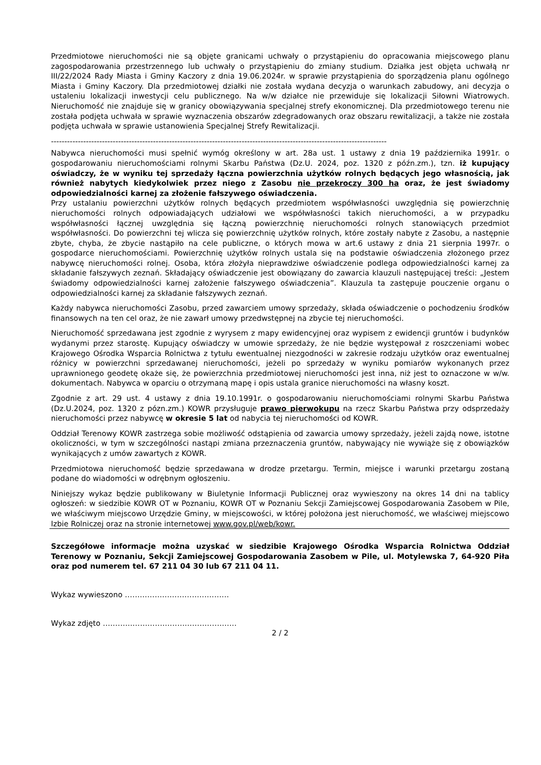Przedmiotowe nieruchomości nie są objęte granicami uchwały o przystąpieniu do opracowania miejscowego planu zagospodarowania przestrzennego lub uchwały o przystąpieniu do zmiany studium. Działka jest objęta uchwałą nr III/22/2024 Rady Miasta i Gminy Kaczory z dnia 19.06.2024r. w sprawie przystąpienia do sporządzenia planu ogólnego Miasta i Gminy Kaczory. Dla przedmiotowej działki nie została wydana decyzja o warunkach zabudowy, ani decyzja o ustaleniu lokalizacji inwestycji celu publicznego. Na w/w działce nie przewiduje się lokalizacji Siłowni Wiatrowych. Nieruchomość nie znajduje się w granicy obowiązywania specjalnej strefy ekonomicznej. Dla przedmiotowego terenu nie została podjęta uchwała w sprawie wyznaczenia obszarów zdegradowanych oraz obszaru rewitalizacji, a także nie została podjęta uchwała w sprawie ustanowienia Specjalnej Strefy Rewitalizacji.
-----------------------------------------------------------------------------------------------------------------------------
Nabywca nieruchomości musi spełnić wymóg określony w art. 28a ust. 1 ustawy z dnia 19 października 1991r. o gospodarowaniu nieruchomościami rolnymi Skarbu Państwa (Dz.U. 2024, poz. 1320 z późn.zm.), tzn. iż kupujący oświadczy, że w wyniku tej sprzedaży łączna powierzchnia użytków rolnych będących jego własnością, jak również nabytych kiedykolwiek przez niego z Zasobu nie przekroczy 300 ha oraz, że jest świadomy odpowiedzialności karnej za złożenie fałszywego oświadczenia.
Przy ustalaniu powierzchni użytków rolnych będących przedmiotem współwłasności uwzględnia się powierzchnię nieruchomości rolnych odpowiadających udziałowi we współwłasności takich nieruchomości, a w przypadku współwłasności łącznej uwzględnia się łączną powierzchnię nieruchomości rolnych stanowiących przedmiot współwłasności. Do powierzchni tej wlicza się powierzchnię użytków rolnych, które zostały nabyte z Zasobu, a następnie zbyte, chyba, że zbycie nastąpiło na cele publiczne, o których mowa w art.6 ustawy z dnia 21 sierpnia 1997r. o gospodarce nieruchomościami. Powierzchnię użytków rolnych ustala się na podstawie oświadczenia złożonego przez nabywcę nieruchomości rolnej. Osoba, która złożyła nieprawdziwe oświadczenie podlega odpowiedzialności karnej za składanie fałszywych zeznań. Składający oświadczenie jest obowiązany do zawarcia klauzuli następującej treści: „Jestem świadomy odpowiedzialności karnej założenie fałszywego oświadczenia”. Klauzula ta zastępuje pouczenie organu o odpowiedzialności karnej za składanie fałszywych zeznań.
Każdy nabywca nieruchomości Zasobu, przed zawarciem umowy sprzedaży, składa oświadczenie o pochodzeniu środków finansowych na ten cel oraz, że nie zawarł umowy przedwstępnej na zbycie tej nieruchomości.
Nieruchomość sprzedawana jest zgodnie z wyrysem z mapy ewidencyjnej oraz wypisem z ewidencji gruntów i budynków wydanymi przez starostę. Kupujący oświadczy w umowie sprzedaży, że nie będzie występował z roszczeniami wobec Krajowego Ośrodka Wsparcia Rolnictwa z tytułu ewentualnej niezgodności w zakresie rodzaju użytków oraz ewentualnej różnicy w powierzchni sprzedawanej nieruchomości, jeżeli po sprzedaży w wyniku pomiarów wykonanych przez uprawnionego geodetę okaże się, że powierzchnia przedmiotowej nieruchomości jest inna, niż jest to oznaczone w w/w. dokumentach. Nabywca w oparciu o otrzymaną mapę i opis ustala granice nieruchomości na własny koszt.
Zgodnie z art. 29 ust. 4 ustawy z dnia 19.10.1991r. o gospodarowaniu nieruchomościami rolnymi Skarbu Państwa (Dz.U.2024, poz. 1320 z pózn.zm.) KOWR przysługuje prawo pierwokupu na rzecz Skarbu Państwa przy odsprzedaży nieruchomości przez nabywcę w okresie 5 lat od nabycia tej nieruchomości od KOWR.
Oddział Terenowy KOWR zastrzega sobie możliwość odstąpienia od zawarcia umowy sprzedaży, jeżeli zajdą nowe, istotne okoliczności, w tym w szczególności nastąpi zmiana przeznaczenia gruntów, nabywający nie wywiąże się z obowiązków wynikających z umów zawartych z KOWR.
Przedmiotowa nieruchomość będzie sprzedawana w drodze przetargu. Termin, miejsce i warunki przetargu zostaną podane do wiadomości w odrębnym ogłoszeniu.
Niniejszy wykaz będzie publikowany w Biuletynie Informacji Publicznej oraz wywieszony na okres 14 dni na tablicy ogłoszeń: w siedzibie KOWR OT w Poznaniu, KOWR OT w Poznaniu Sekcji Zamiejscowej Gospodarowania Zasobem w Pile, we właściwym miejscowo Urzędzie Gminy, w miejscowości, w której położona jest nieruchomość, we właściwej miejscowo Izbie Rolniczej oraz na stronie internetowej www.gov.pl/web/kowr.
Szczegółowe informacje można uzyskać w siedzibie Krajowego Ośrodka Wsparcia Rolnictwa Oddział Terenowy w Poznaniu, Sekcji Zamiejscowej Gospodarowania Zasobem w Pile, ul. Motylewska 7, 64-920 Piła oraz pod numerem tel. 67 211 04 30 lub 67 211 04 11.
Wykaz wywieszono ……………………………………
Wykaz zdjęto ………………………………………………
2 / 2